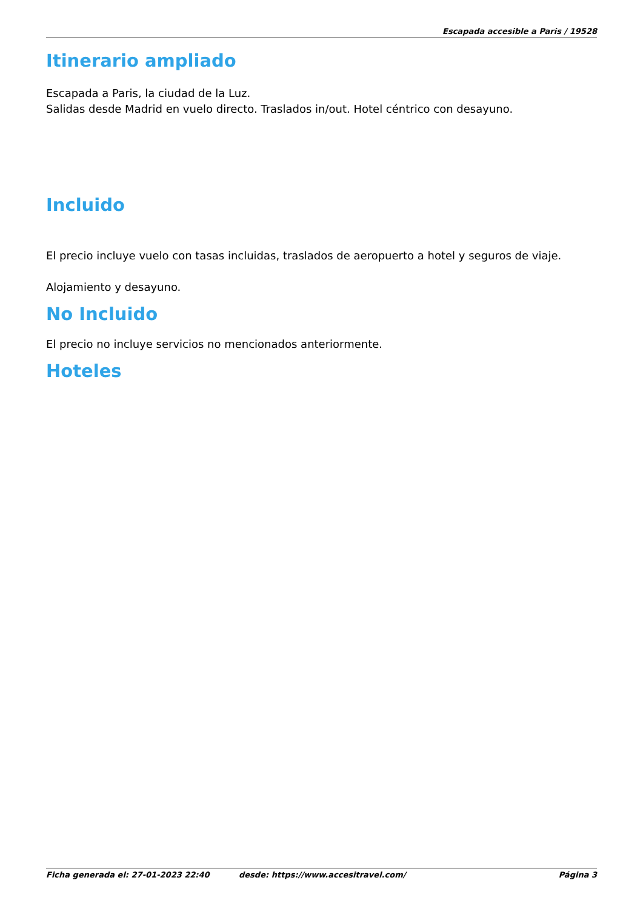Escapada accesible a Paris / 19528
Itinerario ampliado
Escapada a Paris, la ciudad de la Luz.
Salidas desde Madrid en vuelo directo. Traslados in/out. Hotel céntrico con desayuno.
Incluido
El precio incluye vuelo con tasas incluidas, traslados de aeropuerto a hotel y seguros de viaje.
Alojamiento y desayuno.
No Incluido
El precio no incluye servicios no mencionados anteriormente.
Hoteles
Ficha generada el: 27-01-2023 22:40 desde: https://www.accesitravel.com/ Página 3